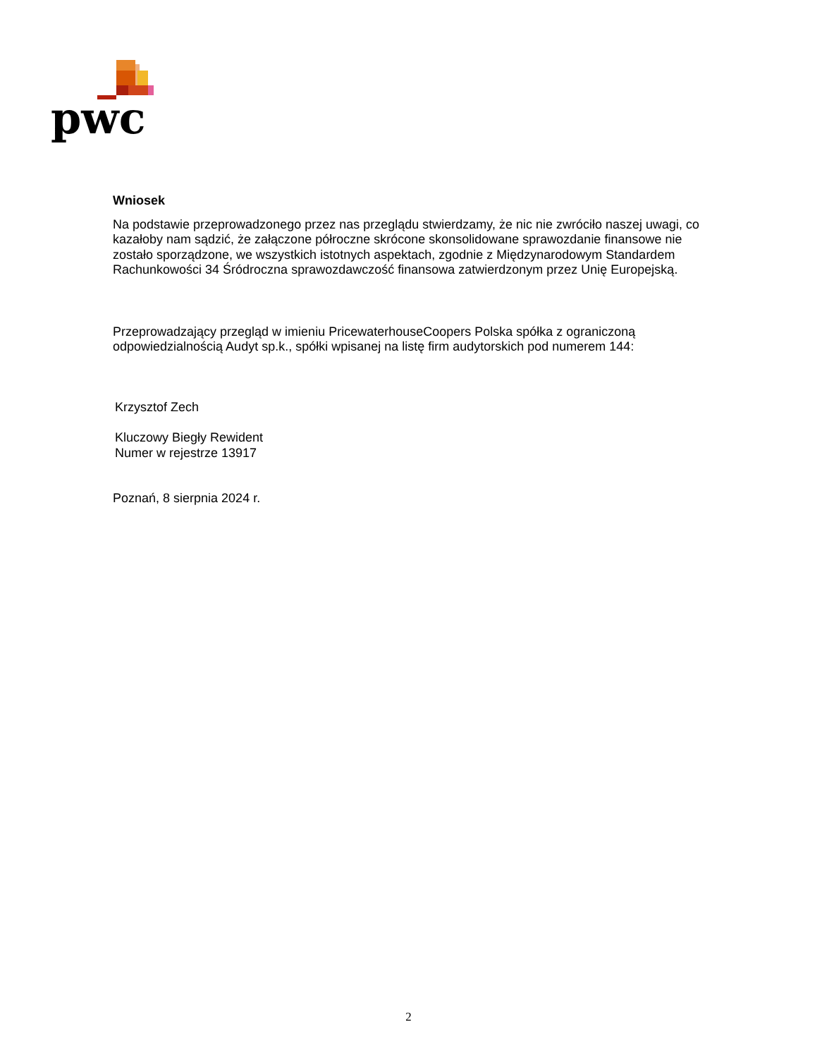pwc
Wniosek
Na podstawie przeprowadzonego przez nas przeglądu stwierdzamy, że nic nie zwróciło naszej uwagi, co kazałoby nam sądzić, że załączone półroczne skrócone skonsolidowane sprawozdanie finansowe nie zostało sporządzone, we wszystkich istotnych aspektach, zgodnie z Międzynarodowym Standardem Rachunkowości 34 Śródroczna sprawozdawczość finansowa zatwierdzonym przez Unię Europejską.
Przeprowadzający przegląd w imieniu PricewaterhouseCoopers Polska spółka z ograniczoną odpowiedzialnością Audyt sp.k., spółki wpisanej na listę firm audytorskich pod numerem 144:
Krzysztof Zech
Kluczowy Biegły Rewident
Numer w rejestrze 13917
Poznań, 8 sierpnia 2024 r.
2